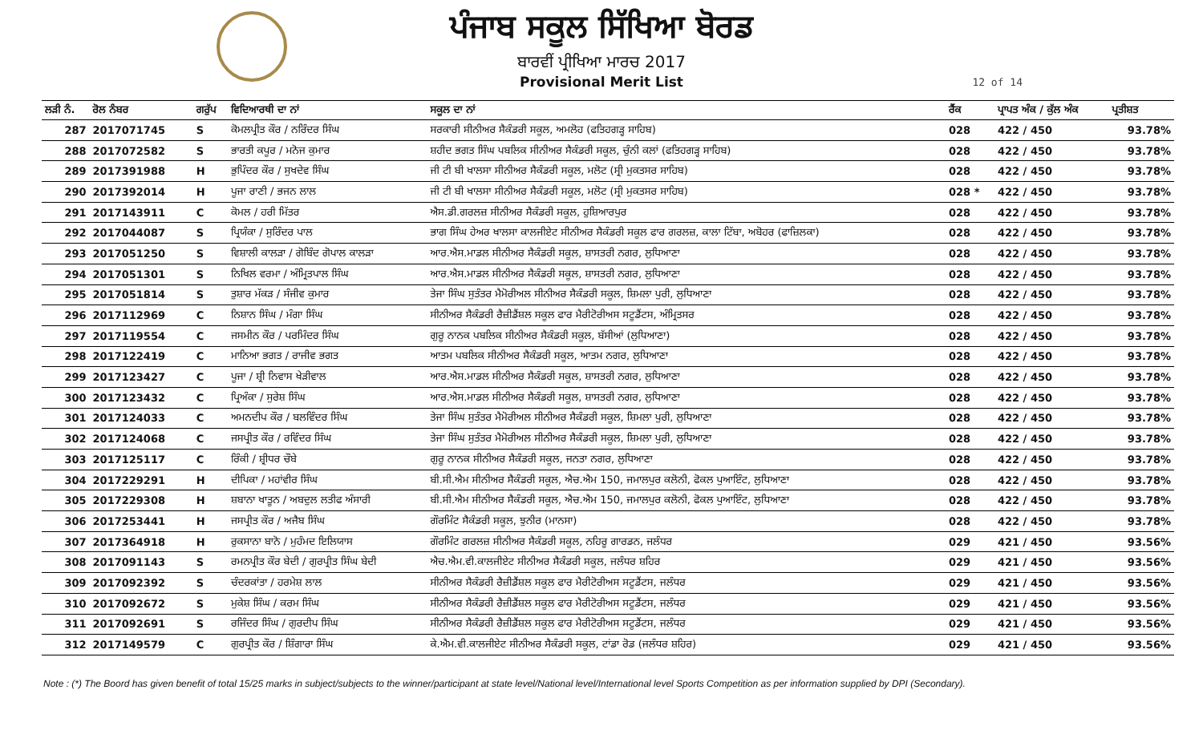ਪੰਜਾਬ ਸਕੂਲ ਸਿੱਖਿਆ ਬੋਰਡ
ਬਾਰਵੀਂ ਪ੍ਰੀਖਿਆ ਮਾਰਚ 2017
Provisional Merit List
12 of 14
| ਲੜੀ ਨੰ. | ਰੋਲ ਨੰਬਰ | ਗਰੁੱਪ | ਵਿਦਿਆਰਥੀ ਦਾ ਨਾਂ | ਸਕੂਲ ਦਾ ਨਾਂ | ਰੈਂਕ | ਪ੍ਰਾਪਤ ਅੰਕ / ਕੁੱਲ ਅੰਕ | ਪ੍ਰਤੀਸ਼ਤ |
| --- | --- | --- | --- | --- | --- | --- | --- |
| 287 | 2017071745 | S | ਕੋਮਲਪ੍ਰੀਤ ਕੌਰ / ਨਰਿੰਦਰ ਸਿੰਘ | ਸਰਕਾਰੀ ਸੀਨੀਅਰ ਸੈਕੰਡਰੀ ਸਕੂਲ, ਅਮਲੋਹ (ਫਤਿਹਗੜ੍ਹ ਸਾਹਿਬ) | 028 | 422 / 450 | 93.78% |
| 288 | 2017072582 | S | ਭਾਰਤੀ ਕਪੂਰ / ਮਨੋਜ ਕੁਮਾਰ | ਸ਼ਹੀਦ ਭਗਤ ਸਿੰਘ ਪਬਲਿਕ ਸੀਨੀਅਰ ਸੈਕੰਡਰੀ ਸਕੂਲ, ਚੁੰਨੀ ਕਲਾਂ (ਫਤਿਹਗੜ੍ਹ ਸਾਹਿਬ) | 028 | 422 / 450 | 93.78% |
| 289 | 2017391988 | H | ਭੁਪਿੰਦਰ ਕੌਰ / ਸੁਖਦੇਵ ਸਿੰਘ | ਜੀ ਟੀ ਬੀ ਖਾਲਸਾ ਸੀਨੀਅਰ ਸੈਕੰਡਰੀ ਸਕੂਲ, ਮਲੋਟ (ਸ੍ਰੀ ਮੁਕਤਸਰ ਸਾਹਿਬ) | 028 | 422 / 450 | 93.78% |
| 290 | 2017392014 | H | ਪੂਜਾ ਰਾਣੀ / ਭਜਨ ਲਾਲ | ਜੀ ਟੀ ਬੀ ਖਾਲਸਾ ਸੀਨੀਅਰ ਸੈਕੰਡਰੀ ਸਕੂਲ, ਮਲੋਟ (ਸ੍ਰੀ ਮੁਕਤਸਰ ਸਾਹਿਬ) | 028 * | 422 / 450 | 93.78% |
| 291 | 2017143911 | C | ਕੋਮਲ / ਹਰੀ ਮਿੱਤਰ | ਐਸ.ਡੀ.ਗਰਲਜ਼ ਸੀਨੀਅਰ ਸੈਕੰਡਰੀ ਸਕੂਲ, ਹੁਸ਼ਿਆਰਪੁਰ | 028 | 422 / 450 | 93.78% |
| 292 | 2017044087 | S | ਪ੍ਰਿਯੰਕਾ / ਸੁਰਿੰਦਰ ਪਾਲ | ਭਾਗ ਸਿੰਘ ਹੇਅਰ ਖਾਲਸਾ ਕਾਲਜੀਏਟ ਸੀਨੀਅਰ ਸੈਕੰਡਰੀ ਸਕੂਲ ਫਾਰ ਗਰਲਜ਼, ਕਾਲਾ ਟਿੱਬਾ, ਅਬੋਹਰ (ਫਾਜ਼ਿਲਕਾ) | 028 | 422 / 450 | 93.78% |
| 293 | 2017051250 | S | ਵਿਸ਼ਾਲੀ ਕਾਲੜਾ / ਗੋਬਿੰਦ ਗੋਪਾਲ ਕਾਲੜਾ | ਆਰ.ਐਸ.ਮਾਡਲ ਸੀਨੀਅਰ ਸੈਕੰਡਰੀ ਸਕੂਲ, ਸ਼ਾਸਤਰੀ ਨਗਰ, ਲੁਧਿਆਣਾ | 028 | 422 / 450 | 93.78% |
| 294 | 2017051301 | S | ਨਿਖਿਲ ਵਰਮਾ / ਅੰਮ੍ਰਿਤਪਾਲ ਸਿੰਘ | ਆਰ.ਐਸ.ਮਾਡਲ ਸੀਨੀਅਰ ਸੈਕੰਡਰੀ ਸਕੂਲ, ਸ਼ਾਸਤਰੀ ਨਗਰ, ਲੁਧਿਆਣਾ | 028 | 422 / 450 | 93.78% |
| 295 | 2017051814 | S | ਤੁਸ਼ਾਰ ਮੱਕੜ / ਸੰਜੀਵ ਕੁਮਾਰ | ਤੇਜਾ ਸਿੰਘ ਸੁਤੰਤਰ ਮੈਮੋਰੀਅਲ ਸੀਨੀਅਰ ਸੈਕੰਡਰੀ ਸਕੂਲ, ਸ਼ਿਮਲਾ ਪੁਰੀ, ਲੁਧਿਆਣਾ | 028 | 422 / 450 | 93.78% |
| 296 | 2017112969 | C | ਨਿਸ਼ਾਨ ਸਿੰਘ / ਮੰਗਾ ਸਿੰਘ | ਸੀਨੀਅਰ ਸੈਕੰਡਰੀ ਰੈਜ਼ੀਡੈਂਸ਼ਲ ਸਕੂਲ ਫਾਰ ਮੈਰੀਟੋਰੀਅਸ ਸਟੂਡੈਂਟਸ, ਅੰਮ੍ਰਿਤਸਰ | 028 | 422 / 450 | 93.78% |
| 297 | 2017119554 | C | ਜਸਮੀਨ ਕੌਰ / ਪਰਮਿੰਦਰ ਸਿੰਘ | ਗੁਰੂ ਨਾਨਕ ਪਬਲਿਕ ਸੀਨੀਅਰ ਸੈਕੰਡਰੀ ਸਕੂਲ, ਬੱਸੀਆਂ (ਲੁਧਿਆਣਾ) | 028 | 422 / 450 | 93.78% |
| 298 | 2017122419 | C | ਮਾਨਿਆ ਭਗਤ / ਰਾਜੀਵ ਭਗਤ | ਆਤਮ ਪਬਲਿਕ ਸੀਨੀਅਰ ਸੈਕੰਡਰੀ ਸਕੂਲ, ਆਤਮ ਨਗਰ, ਲੁਧਿਆਣਾ | 028 | 422 / 450 | 93.78% |
| 299 | 2017123427 | C | ਪੂਜਾ / ਸ਼੍ਰੀ ਨਿਵਾਸ ਖੇੜੀਵਾਲ | ਆਰ.ਐਸ.ਮਾਡਲ ਸੀਨੀਅਰ ਸੈਕੰਡਰੀ ਸਕੂਲ, ਸ਼ਾਸਤਰੀ ਨਗਰ, ਲੁਧਿਆਣਾ | 028 | 422 / 450 | 93.78% |
| 300 | 2017123432 | C | ਪ੍ਰਿਅੰਕਾ / ਸੁਰੇਸ਼ ਸਿੰਘ | ਆਰ.ਐਸ.ਮਾਡਲ ਸੀਨੀਅਰ ਸੈਕੰਡਰੀ ਸਕੂਲ, ਸ਼ਾਸਤਰੀ ਨਗਰ, ਲੁਧਿਆਣਾ | 028 | 422 / 450 | 93.78% |
| 301 | 2017124033 | C | ਅਮਨਦੀਪ ਕੌਰ / ਬਲਵਿੰਦਰ ਸਿੰਘ | ਤੇਜਾ ਸਿੰਘ ਸੁਤੰਤਰ ਮੈਮੋਰੀਅਲ ਸੀਨੀਅਰ ਸੈਕੰਡਰੀ ਸਕੂਲ, ਸ਼ਿਮਲਾ ਪੁਰੀ, ਲੁਧਿਆਣਾ | 028 | 422 / 450 | 93.78% |
| 302 | 2017124068 | C | ਜਸਪ੍ਰੀਤ ਕੌਰ / ਰਵਿੰਦਰ ਸਿੰਘ | ਤੇਜਾ ਸਿੰਘ ਸੁਤੰਤਰ ਮੈਮੋਰੀਅਲ ਸੀਨੀਅਰ ਸੈਕੰਡਰੀ ਸਕੂਲ, ਸ਼ਿਮਲਾ ਪੁਰੀ, ਲੁਧਿਆਣਾ | 028 | 422 / 450 | 93.78% |
| 303 | 2017125117 | C | ਰਿੰਕੀ / ਸ਼੍ਰੀਧਰ ਚੌਬੇ | ਗੁਰੂ ਨਾਨਕ ਸੀਨੀਅਰ ਸੈਕੰਡਰੀ ਸਕੂਲ, ਜਨਤਾ ਨਗਰ, ਲੁਧਿਆਣਾ | 028 | 422 / 450 | 93.78% |
| 304 | 2017229291 | H | ਦੀਪਿਕਾ / ਮਹਾਂਵੀਰ ਸਿੰਘ | ਬੀ.ਸੀ.ਐਮ ਸੀਨੀਅਰ ਸੈਕੰਡਰੀ ਸਕੂਲ, ਐਚ.ਐਮ 150, ਜਮਾਲਪੁਰ ਕਲੋਨੀ, ਫੋਕਲ ਪੁਆਇੰਟ, ਲੁਧਿਆਣਾ | 028 | 422 / 450 | 93.78% |
| 305 | 2017229308 | H | ਸ਼ਬਾਨਾ ਖਾਤੂਨ / ਅਬਦੁਲ ਲਤੀਫ ਅੰਸਾਰੀ | ਬੀ.ਸੀ.ਐਮ ਸੀਨੀਅਰ ਸੈਕੰਡਰੀ ਸਕੂਲ, ਐਚ.ਐਮ 150, ਜਮਾਲਪੁਰ ਕਲੋਨੀ, ਫੋਕਲ ਪੁਆਇੰਟ, ਲੁਧਿਆਣਾ | 028 | 422 / 450 | 93.78% |
| 306 | 2017253441 | H | ਜਸਪ੍ਰੀਤ ਕੌਰ / ਅਜੈਬ ਸਿੰਘ | ਗੌਰਮਿੰਟ ਸੈਕੰਡਰੀ ਸਕੂਲ, ਝੁਨੀਰ (ਮਾਨਸਾ) | 028 | 422 / 450 | 93.78% |
| 307 | 2017364918 | H | ਰੁਕਸਾਨਾ ਬਾਨੋ / ਮੁਹੰਮਦ ਇਲਿਯਾਸ | ਗੌਰਮਿੰਟ ਗਰਲਜ਼ ਸੀਨੀਅਰ ਸੈਕੰਡਰੀ ਸਕੂਲ, ਨਹਿਰੂ ਗਾਰਡਨ, ਜਲੰਧਰ | 029 | 421 / 450 | 93.56% |
| 308 | 2017091143 | S | ਰਮਨਪ੍ਰੀਤ ਕੌਰ ਬੇਦੀ / ਗੁਰਪ੍ਰੀਤ ਸਿੰਘ ਬੇਦੀ | ਐਚ.ਐਮ.ਵੀ.ਕਾਲਜੀਏਟ ਸੀਨੀਅਰ ਸੈਕੰਡਰੀ ਸਕੂਲ, ਜਲੰਧਰ ਸ਼ਹਿਰ | 029 | 421 / 450 | 93.56% |
| 309 | 2017092392 | S | ਚੰਦਰਕਾਂਤਾ / ਹਰਮੇਸ਼ ਲਾਲ | ਸੀਨੀਅਰ ਸੈਕੰਡਰੀ ਰੈਜ਼ੀਡੈਂਸ਼ਲ ਸਕੂਲ ਫਾਰ ਮੈਰੀਟੋਰੀਅਸ ਸਟੂਡੈਂਟਸ, ਜਲੰਧਰ | 029 | 421 / 450 | 93.56% |
| 310 | 2017092672 | S | ਮੁਕੇਸ਼ ਸਿੰਘ / ਕਰਮ ਸਿੰਘ | ਸੀਨੀਅਰ ਸੈਕੰਡਰੀ ਰੈਜ਼ੀਡੈਂਸ਼ਲ ਸਕੂਲ ਫਾਰ ਮੈਰੀਟੋਰੀਅਸ ਸਟੂਡੈਂਟਸ, ਜਲੰਧਰ | 029 | 421 / 450 | 93.56% |
| 311 | 2017092691 | S | ਰਜਿੰਦਰ ਸਿੰਘ / ਗੁਰਦੀਪ ਸਿੰਘ | ਸੀਨੀਅਰ ਸੈਕੰਡਰੀ ਰੈਜ਼ੀਡੈਂਸ਼ਲ ਸਕੂਲ ਫਾਰ ਮੈਰੀਟੋਰੀਅਸ ਸਟੂਡੈਂਟਸ, ਜਲੰਧਰ | 029 | 421 / 450 | 93.56% |
| 312 | 2017149579 | C | ਗੁਰਪ੍ਰੀਤ ਕੌਰ / ਸ਼ਿੰਗਾਰਾ ਸਿੰਘ | ਕੇ.ਐਮ.ਵੀ.ਕਾਲਜੀਏਟ ਸੀਨੀਅਰ ਸੈਕੰਡਰੀ ਸਕੂਲ, ਟਾਂਡਾ ਰੋਡ (ਜਲੰਧਰ ਸ਼ਹਿਰ) | 029 | 421 / 450 | 93.56% |
Note : (*) The Boord has given benefit of total 15/25 marks in subject/subjects to the winner/participant at state level/National level/International level Sports Competition as per information supplied by DPI (Secondary).